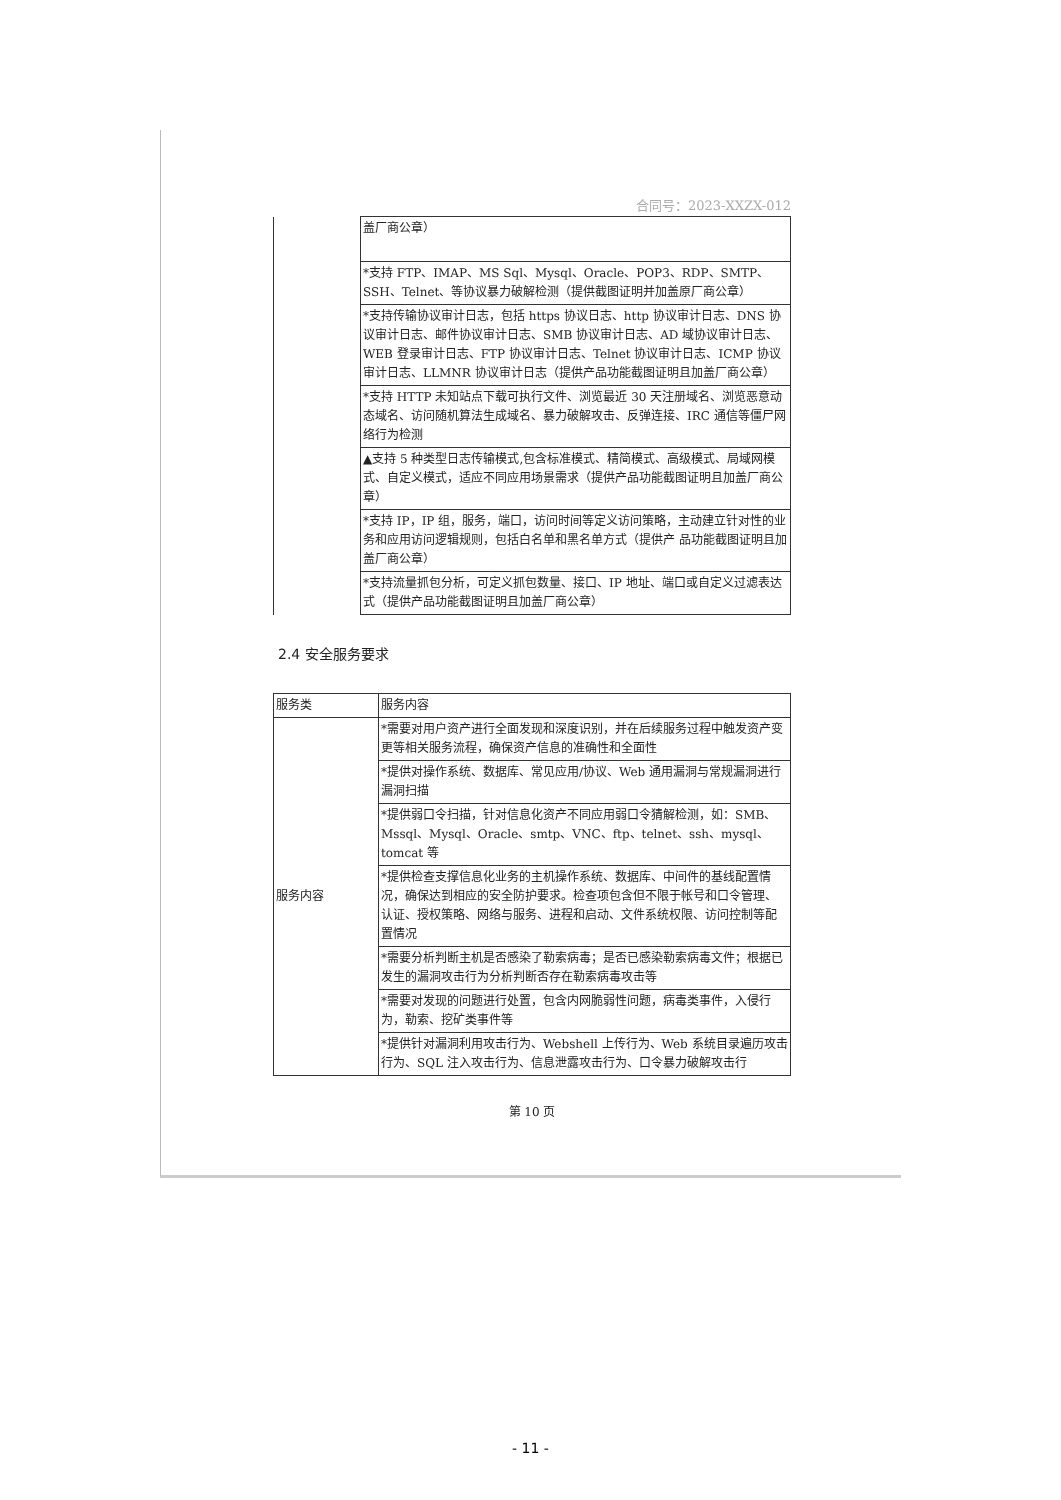合同号：2023-XXZX-012
| | 盖厂商公章） |
| | *支持 FTP、IMAP、MS Sql、Mysql、Oracle、POP3、RDP、SMTP、SSH、Telnet、等协议暴力破解检测（提供截图证明并加盖原厂商公章） |
| | *支持传输协议审计日志，包括 https 协议日志、http 协议审计日志、DNS 协议审计日志、邮件协议审计日志、SMB 协议审计日志、AD 域协议审计日志、WEB 登录审计日志、FTP 协议审计日志、Telnet 协议审计日志、ICMP 协议审计日志、LLMNR 协议审计日志（提供产品功能截图证明且加盖厂商公章） |
| | *支持 HTTP 未知站点下载可执行文件、浏览最近 30 天注册域名、浏览恶意动态域名、访问随机算法生成域名、暴力破解攻击、反弹连接、IRC 通信等僵尸网络行为检测 |
| | ▲支持 5 种类型日志传输模式,包含标准模式、精简模式、高级模式、局域网模式、自定义模式，适应不同应用场景需求（提供产品功能截图证明且加盖厂商公章） |
| | *支持 IP，IP 组，服务，端口，访问时间等定义访问策略，主动建立针对性的业务和应用访问逻辑规则，包括白名单和黑名单方式（提供产 品功能截图证明且加盖厂商公章） |
| | *支持流量抓包分析，可定义抓包数量、接口、IP 地址、端口或自定义过滤表达式（提供产品功能截图证明且加盖厂商公章） |
2.4 安全服务要求
| 服务类 | 服务内容 |
| --- | --- |
| 服务内容 | *需要对用户资产进行全面发现和深度识别，并在后续服务过程中触发资产变更等相关服务流程，确保资产信息的准确性和全面性 |
| | *提供对操作系统、数据库、常见应用/协议、Web 通用漏洞与常规漏洞进行漏洞扫描 |
| | *提供弱口令扫描，针对信息化资产不同应用弱口令猜解检测，如：SMB、Mssql、Mysql、Oracle、smtp、VNC、ftp、telnet、ssh、mysql、tomcat 等 |
| | *提供检查支撑信息化业务的主机操作系统、数据库、中间件的基线配置情况，确保达到相应的安全防护要求。检查项包含但不限于帐号和口令管理、认证、授权策略、网络与服务、进程和启动、文件系统权限、访问控制等配置情况 |
| | *需要分析判断主机是否感染了勒索病毒；是否已感染勒索病毒文件；根据已发生的漏洞攻击行为分析判断否存在勒索病毒攻击等 |
| | *需要对发现的问题进行处置，包含内网脆弱性问题，病毒类事件，入侵行为，勒索、挖矿类事件等 |
| | *提供针对漏洞利用攻击行为、Webshell 上传行为、Web 系统目录遍历攻击行为、SQL 注入攻击行为、信息泄露攻击行为、口令暴力破解攻击行 |
第 10 页
- 11 -